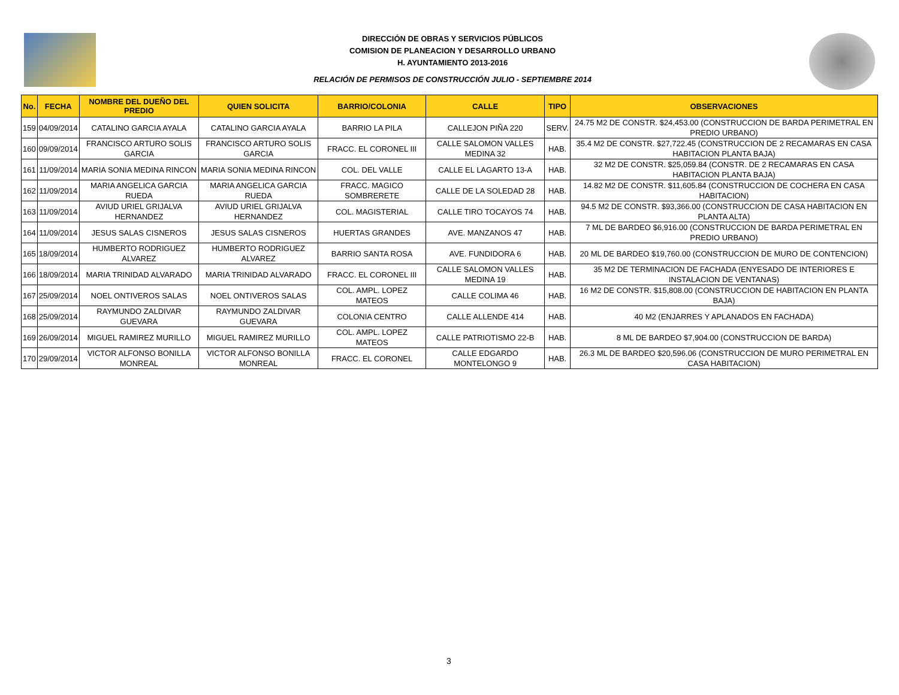DIRECCIÓN DE OBRAS Y SERVICIOS PÚBLICOS
COMISION DE PLANEACION Y DESARROLLO URBANO
H. AYUNTAMIENTO 2013-2016
RELACIÓN DE PERMISOS DE CONSTRUCCIÓN JULIO - SEPTIEMBRE 2014
| No. | FECHA | NOMBRE DEL DUEÑO DEL PREDIO | QUIEN SOLICITA | BARRIO/COLONIA | CALLE | TIPO | OBSERVACIONES |
| --- | --- | --- | --- | --- | --- | --- | --- |
| 159 | 04/09/2014 | CATALINO GARCIA AYALA | CATALINO GARCIA AYALA | BARRIO LA PILA | CALLEJON PIÑA 220 | SERV. | 24.75 M2 DE CONSTR. $24,453.00 (CONSTRUCCION DE BARDA PERIMETRAL EN PREDIO URBANO) |
| 160 | 09/09/2014 | FRANCISCO ARTURO SOLIS GARCIA | FRANCISCO ARTURO SOLIS GARCIA | FRACC. EL CORONEL III | CALLE SALOMON VALLES MEDINA 32 | HAB. | 35.4 M2 DE CONSTR. $27,722.45 (CONSTRUCCION DE 2 RECAMARAS EN CASA HABITACION PLANTA BAJA) |
| 161 | 11/09/2014 | MARIA SONIA MEDINA RINCON | MARIA SONIA MEDINA RINCON | COL. DEL VALLE | CALLE EL LAGARTO 13-A | HAB. | 32 M2 DE CONSTR. $25,059.84 (CONSTR. DE 2 RECAMARAS EN CASA HABITACION PLANTA BAJA) |
| 162 | 11/09/2014 | MARIA ANGELICA GARCIA RUEDA | MARIA ANGELICA GARCIA RUEDA | FRACC. MAGICO SOMBRERETE | CALLE DE LA SOLEDAD 28 | HAB. | 14.82 M2 DE CONSTR. $11,605.84 (CONSTRUCCION DE COCHERA EN CASA HABITACION) |
| 163 | 11/09/2014 | AVIUD URIEL GRIJALVA HERNANDEZ | AVIUD URIEL GRIJALVA HERNANDEZ | COL. MAGISTERIAL | CALLE TIRO TOCAYOS 74 | HAB. | 94.5 M2 DE CONSTR. $93,366.00 (CONSTRUCCION DE CASA HABITACION EN PLANTA ALTA) |
| 164 | 11/09/2014 | JESUS SALAS CISNEROS | JESUS SALAS CISNEROS | HUERTAS GRANDES | AVE. MANZANOS 47 | HAB. | 7 ML DE BARDEO $6,916.00 (CONSTRUCCION DE BARDA PERIMETRAL EN PREDIO URBANO) |
| 165 | 18/09/2014 | HUMBERTO RODRIGUEZ ALVAREZ | HUMBERTO RODRIGUEZ ALVAREZ | BARRIO SANTA ROSA | AVE. FUNDIDORA 6 | HAB. | 20 ML DE BARDEO $19,760.00 (CONSTRUCCION DE MURO DE CONTENCION) |
| 166 | 18/09/2014 | MARIA TRINIDAD ALVARADO | MARIA TRINIDAD ALVARADO | FRACC. EL CORONEL III | CALLE SALOMON VALLES MEDINA 19 | HAB. | 35 M2 DE TERMINACION DE FACHADA (ENYESADO DE INTERIORES E INSTALACION DE VENTANAS) |
| 167 | 25/09/2014 | NOEL ONTIVEROS SALAS | NOEL ONTIVEROS SALAS | COL. AMPL. LOPEZ MATEOS | CALLE COLIMA 46 | HAB. | 16 M2 DE CONSTR. $15,808.00 (CONSTRUCCION DE HABITACION EN PLANTA BAJA) |
| 168 | 25/09/2014 | RAYMUNDO ZALDIVAR GUEVARA | RAYMUNDO ZALDIVAR GUEVARA | COLONIA CENTRO | CALLE ALLENDE 414 | HAB. | 40 M2 (ENJARRES Y APLANADOS EN FACHADA) |
| 169 | 26/09/2014 | MIGUEL RAMIREZ MURILLO | MIGUEL RAMIREZ MURILLO | COL. AMPL. LOPEZ MATEOS | CALLE PATRIOTISMO 22-B | HAB. | 8 ML DE BARDEO $7,904.00 (CONSTRUCCION DE BARDA) |
| 170 | 29/09/2014 | VICTOR ALFONSO BONILLA MONREAL | VICTOR ALFONSO BONILLA MONREAL | FRACC. EL CORONEL | CALLE EDGARDO MONTELONGO 9 | HAB. | 26.3 ML DE BARDEO $20,596.06 (CONSTRUCCION DE MURO PERIMETRAL EN CASA HABITACION) |
3